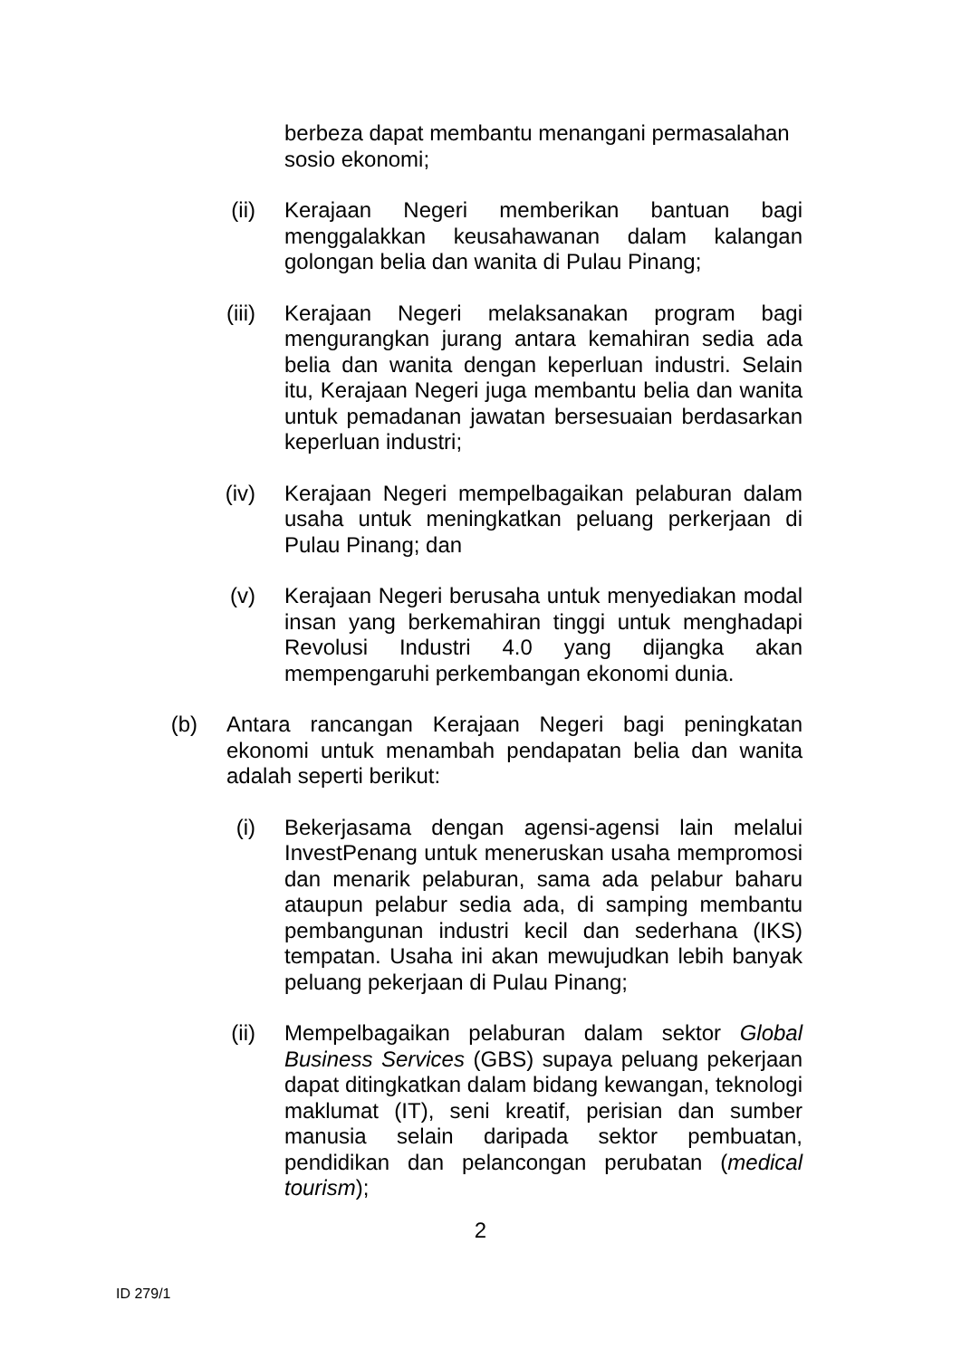berbeza dapat membantu menangani permasalahan sosio ekonomi;
(ii) Kerajaan Negeri memberikan bantuan bagi menggalakkan keusahawanan dalam kalangan golongan belia dan wanita di Pulau Pinang;
(iii) Kerajaan Negeri melaksanakan program bagi mengurangkan jurang antara kemahiran sedia ada belia dan wanita dengan keperluan industri. Selain itu, Kerajaan Negeri juga membantu belia dan wanita untuk pemadanan jawatan bersesuaian berdasarkan keperluan industri;
(iv) Kerajaan Negeri mempelbagaikan pelaburan dalam usaha untuk meningkatkan peluang perkerjaan di Pulau Pinang; dan
(v) Kerajaan Negeri berusaha untuk menyediakan modal insan yang berkemahiran tinggi untuk menghadapi Revolusi Industri 4.0 yang dijangka akan mempengaruhi perkembangan ekonomi dunia.
(b) Antara rancangan Kerajaan Negeri bagi peningkatan ekonomi untuk menambah pendapatan belia dan wanita adalah seperti berikut:
(i) Bekerjasama dengan agensi-agensi lain melalui InvestPenang untuk meneruskan usaha mempromosi dan menarik pelaburan, sama ada pelabur baharu ataupun pelabur sedia ada, di samping membantu pembangunan industri kecil dan sederhana (IKS) tempatan. Usaha ini akan mewujudkan lebih banyak peluang pekerjaan di Pulau Pinang;
(ii) Mempelbagaikan pelaburan dalam sektor Global Business Services (GBS) supaya peluang pekerjaan dapat ditingkatkan dalam bidang kewangan, teknologi maklumat (IT), seni kreatif, perisian dan sumber manusia selain daripada sektor pembuatan, pendidikan dan pelancongan perubatan (medical tourism);
2
ID 279/1